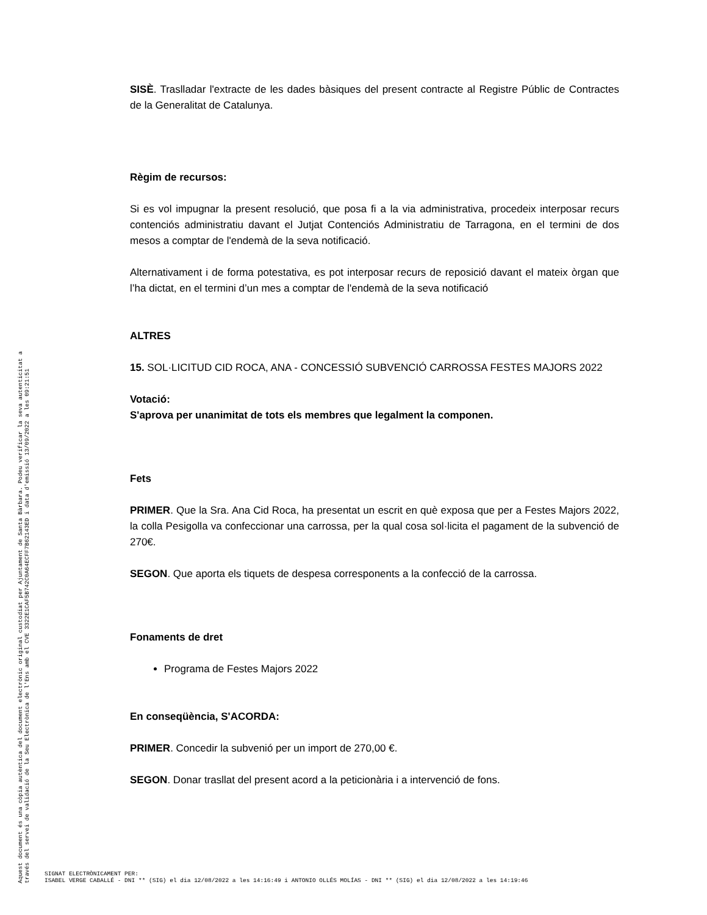SISÈ. Traslladar l'extracte de les dades bàsiques del present contracte al Registre Públic de Contractes de la Generalitat de Catalunya.
Règim de recursos:
Si es vol impugnar la present resolució, que posa fi a la via administrativa, procedeix interposar recurs contenciós administratiu davant el Jutjat Contenciós Administratiu de Tarragona, en el termini de dos mesos a comptar de l'endemà de la seva notificació.
Alternativament i de forma potestativa, es pot interposar recurs de reposició davant el mateix òrgan que l’ha dictat, en el termini d’un mes a comptar de l'endemà de la seva notificació
ALTRES
15. SOL·LICITUD CID ROCA, ANA - CONCESSIÓ SUBVENCIÓ CARROSSA FESTES MAJORS 2022
Votació:
S'aprova per unanimitat de tots els membres que legalment la componen.
Fets
PRIMER. Que la Sra. Ana Cid Roca, ha presentat un escrit en què exposa que per a Festes Majors 2022, la colla Pesigolla va confeccionar una carrossa, per la qual cosa sol·licita el pagament de la subvenció de 270€.
SEGON. Que aporta els tiquets de despesa corresponents a la confecció de la carrossa.
Fonaments de dret
Programa de Festes Majors 2022
En conseqüència, S'ACORDA:
PRIMER. Concedir la subvenió per un import de 270,00 €.
SEGON. Donar trasllat del present acord a la peticionària i a intervenció de fons.
Aquest document és una còpia autèntica del document electrònic original custodiat per Ajuntament de Santa Bàrbara. Podeu verificar la seva autenticitat a
través del servei de validació de la Seu Electrònica de l'Ens amb el CVE 3322E1CAF5B742C0A64ECFF7B62143ED i data d'emissió 13/09/2022 a les 09:21:51
SIGNAT ELECTRÒNICAMENT PER:
ISABEL VERGE CABALLÉ - DNI ** (SIG) el dia 12/08/2022 a les 14:16:49 i ANTONIO OLLÉS MOLÍAS - DNI ** (SIG) el dia 12/08/2022 a les 14:19:46